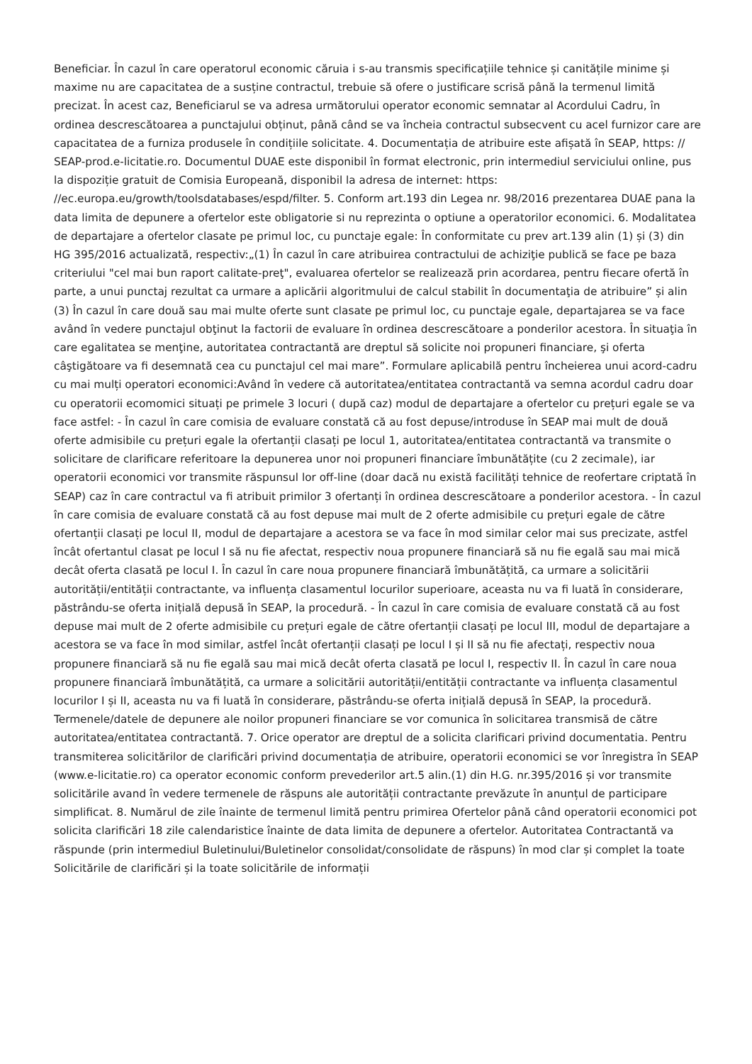Beneficiar. În cazul în care operatorul economic căruia i s-au transmis specificațiile tehnice și canitățile minime și maxime nu are capacitatea de a susține contractul, trebuie să ofere o justificare scrisă până la termenul limită precizat. În acest caz, Beneficiarul se va adresa următorului operator economic semnatar al Acordului Cadru, în ordinea descrescătoarea a punctajului obținut, până când se va încheia contractul subsecvent cu acel furnizor care are capacitatea de a furniza produsele în condițiile solicitate. 4. Documentația de atribuire este afișată în SEAP, https: // SEAP-prod.e-licitatie.ro. Documentul DUAE este disponibil în format electronic, prin intermediul serviciului online, pus la dispoziție gratuit de Comisia Europeană, disponibil la adresa de internet: https: //ec.europa.eu/growth/toolsdatabases/espd/filter. 5. Conform art.193 din Legea nr. 98/2016 prezentarea DUAE pana la data limita de depunere a ofertelor este obligatorie si nu reprezinta o optiune a operatorilor economici. 6. Modalitatea de departajare a ofertelor clasate pe primul loc, cu punctaje egale: În conformitate cu prev art.139 alin (1) și (3) din HG 395/2016 actualizată, respectiv:„(1) În cazul în care atribuirea contractului de achiziţie publică se face pe baza criteriului "cel mai bun raport calitate-preţ", evaluarea ofertelor se realizează prin acordarea, pentru fiecare ofertă în parte, a unui punctaj rezultat ca urmare a aplicării algoritmului de calcul stabilit în documentaţia de atribuire” și alin (3) În cazul în care două sau mai multe oferte sunt clasate pe primul loc, cu punctaje egale, departajarea se va face având în vedere punctajul obţinut la factorii de evaluare în ordinea descrescătoare a ponderilor acestora. În situaţia în care egalitatea se menţine, autoritatea contractantă are dreptul să solicite noi propuneri financiare, şi oferta câştigătoare va fi desemnată cea cu punctajul cel mai mare”. Formulare aplicabilă pentru încheierea unui acord-cadru cu mai mulți operatori economici:Având în vedere că autoritatea/entitatea contractantă va semna acordul cadru doar cu operatorii ecomomici situați pe primele 3 locuri ( după caz) modul de departajare a ofertelor cu prețuri egale se va face astfel: - În cazul în care comisia de evaluare constată că au fost depuse/introduse în SEAP mai mult de două oferte admisibile cu prețuri egale la ofertanții clasați pe locul 1, autoritatea/entitatea contractantă va transmite o solicitare de clarificare referitoare la depunerea unor noi propuneri financiare îmbunătățite (cu 2 zecimale), iar operatorii economici vor transmite răspunsul lor off-line (doar dacă nu există facilități tehnice de reofertare criptată în SEAP) caz în care contractul va fi atribuit primilor 3 ofertanți în ordinea descrescătoare a ponderilor acestora. - În cazul în care comisia de evaluare constată că au fost depuse mai mult de 2 oferte admisibile cu prețuri egale de către ofertanții clasați pe locul II, modul de departajare a acestora se va face în mod similar celor mai sus precizate, astfel încât ofertantul clasat pe locul I să nu fie afectat, respectiv noua propunere financiară să nu fie egală sau mai mică decât oferta clasată pe locul I. În cazul în care noua propunere financiară îmbunătățită, ca urmare a solicitării autorității/entității contractante, va influența clasamentul locurilor superioare, aceasta nu va fi luată în considerare, păstrându-se oferta inițială depusă în SEAP, la procedură. - În cazul în care comisia de evaluare constată că au fost depuse mai mult de 2 oferte admisibile cu prețuri egale de către ofertanții clasați pe locul III, modul de departajare a acestora se va face în mod similar, astfel încât ofertanții clasați pe locul I și II să nu fie afectați, respectiv noua propunere financiară să nu fie egală sau mai mică decât oferta clasată pe locul I, respectiv II. În cazul în care noua propunere financiară îmbunătățită, ca urmare a solicitării autorității/entității contractante va influența clasamentul locurilor I și II, aceasta nu va fi luată în considerare, păstrându-se oferta inițială depusă în SEAP, la procedură. Termenele/datele de depunere ale noilor propuneri financiare se vor comunica în solicitarea transmisă de către autoritatea/entitatea contractantă. 7. Orice operator are dreptul de a solicita clarificari privind documentatia. Pentru transmiterea solicitărilor de clarificări privind documentația de atribuire, operatorii economici se vor înregistra în SEAP (www.e-licitatie.ro) ca operator economic conform prevederilor art.5 alin.(1) din H.G. nr.395/2016 și vor transmite solicitările avand în vedere termenele de răspuns ale autorității contractante prevăzute în anunțul de participare simplificat. 8. Numărul de zile înainte de termenul limită pentru primirea Ofertelor până când operatorii economici pot solicita clarificări 18 zile calendaristice înainte de data limita de depunere a ofertelor. Autoritatea Contractantă va răspunde (prin intermediul Buletinului/Buletinelor consolidat/consolidate de răspuns) în mod clar și complet la toate Solicitările de clarificări și la toate solicitările de informații